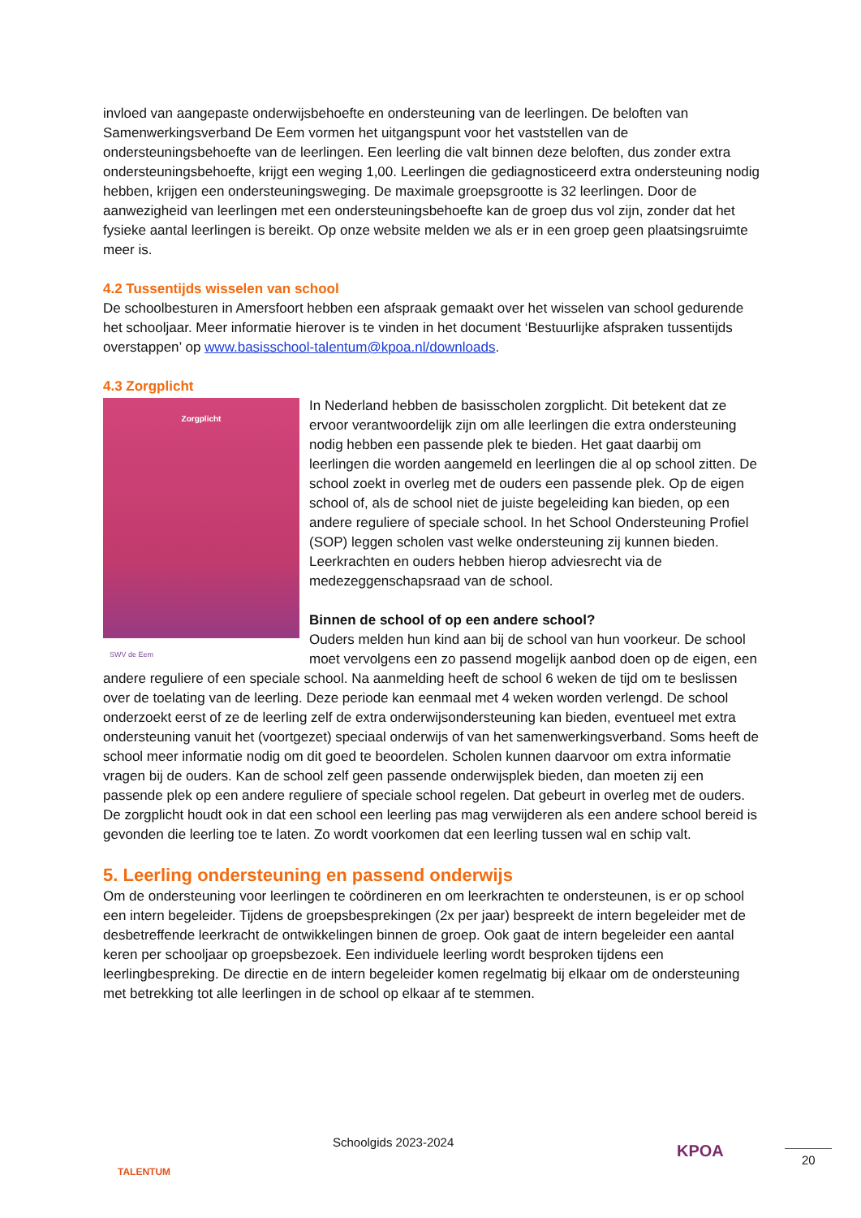invloed van aangepaste onderwijsbehoefte en ondersteuning van de leerlingen. De beloften van Samenwerkingsverband De Eem vormen het uitgangspunt voor het vaststellen van de ondersteuningsbehoefte van de leerlingen. Een leerling die valt binnen deze beloften, dus zonder extra ondersteuningsbehoefte, krijgt een weging 1,00. Leerlingen die gediagnosticeerd extra ondersteuning nodig hebben, krijgen een ondersteuningsweging. De maximale groepsgrootte is 32 leerlingen. Door de aanwezigheid van leerlingen met een ondersteuningsbehoefte kan de groep dus vol zijn, zonder dat het fysieke aantal leerlingen is bereikt. Op onze website melden we als er in een groep geen plaatsingsruimte meer is.
4.2 Tussentijds wisselen van school
De schoolbesturen in Amersfoort hebben een afspraak gemaakt over het wisselen van school gedurende het schooljaar. Meer informatie hierover is te vinden in het document ‘Bestuurlijke afspraken tussentijds overstappen’ op www.basisschool-talentum@kpoa.nl/downloads.
4.3 Zorgplicht
Zorgplicht
SWV de Eem
In Nederland hebben de basisscholen zorgplicht. Dit betekent dat ze ervoor verantwoordelijk zijn om alle leerlingen die extra ondersteuning nodig hebben een passende plek te bieden. Het gaat daarbij om leerlingen die worden aangemeld en leerlingen die al op school zitten. De school zoekt in overleg met de ouders een passende plek. Op de eigen school of, als de school niet de juiste begeleiding kan bieden, op een andere reguliere of speciale school. In het School Ondersteuning Profiel (SOP) leggen scholen vast welke ondersteuning zij kunnen bieden. Leerkrachten en ouders hebben hierop adviesrecht via de medezeggenschapsraad van de school.
Binnen de school of op een andere school?
Ouders melden hun kind aan bij de school van hun voorkeur. De school moet vervolgens een zo passend mogelijk aanbod doen op de eigen, een andere reguliere of een speciale school. Na aanmelding heeft de school 6 weken de tijd om te beslissen over de toelating van de leerling. Deze periode kan eenmaal met 4 weken worden verlengd. De school onderzoekt eerst of ze de leerling zelf de extra onderwijsondersteuning kan bieden, eventueel met extra ondersteuning vanuit het (voortgezet) speciaal onderwijs of van het samenwerkingsverband. Soms heeft de school meer informatie nodig om dit goed te beoordelen. Scholen kunnen daarvoor om extra informatie vragen bij de ouders. Kan de school zelf geen passende onderwijsplek bieden, dan moeten zij een passende plek op een andere reguliere of speciale school regelen. Dat gebeurt in overleg met de ouders. De zorgplicht houdt ook in dat een school een leerling pas mag verwijderen als een andere school bereid is gevonden die leerling toe te laten. Zo wordt voorkomen dat een leerling tussen wal en schip valt.
5. Leerling ondersteuning en passend onderwijs
Om de ondersteuning voor leerlingen te coördineren en om leerkrachten te ondersteunen, is er op school een intern begeleider. Tijdens de groepsbesprekingen (2x per jaar) bespreekt de intern begeleider met de desbetreffende leerkracht de ontwikkelingen binnen de groep. Ook gaat de intern begeleider een aantal keren per schooljaar op groepsbezoek. Een individuele leerling wordt besproken tijdens een leerlingbespreking. De directie en de intern begeleider komen regelmatig bij elkaar om de ondersteuning met betrekking tot alle leerlingen in de school op elkaar af te stemmen.
TALENTUM
Schoolgids 2023-2024 KPOA 20